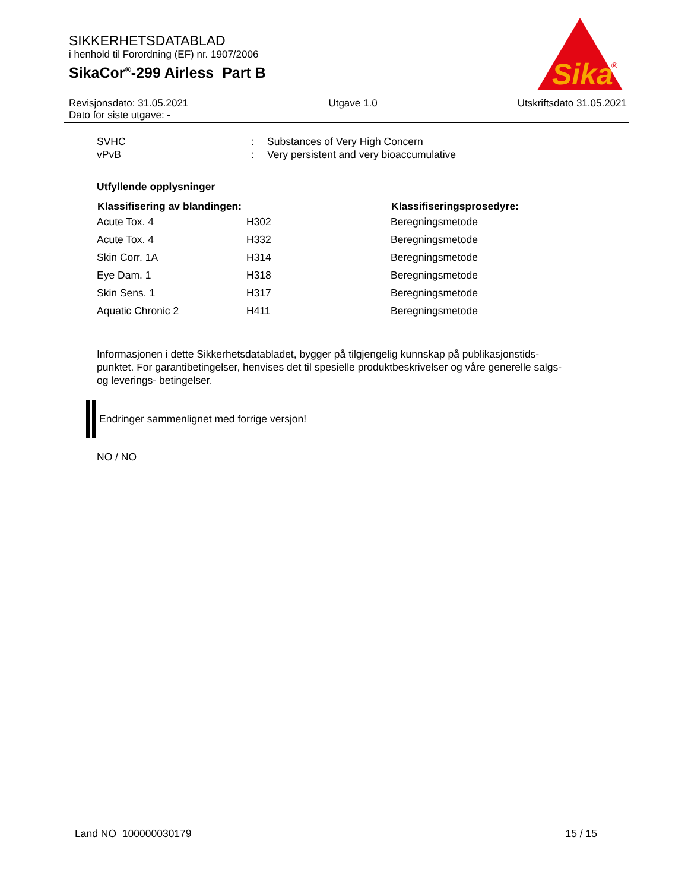SIKKERHETSDATABLAD
i henhold til Forordning (EF) nr. 1907/2006
SikaCor<sup>®</sup>-299 Airless Part B
Sika
®
Revisjonsdato: 31.05.2021 Utgave 1.0 Utskriftsdato 31.05.2021
Dato for siste utgave: -
| SVHC | : | Substances of Very High Concern |
| vPvB | : | Very persistent and very bioaccumulative |
Utfyllende opplysninger
| Klassifisering av blandingen: | | Klassifiseringsprosedyre: |
| --- | --- | --- |
| Acute Tox. 4 | H302 | Beregningsmetode |
| Acute Tox. 4 | H332 | Beregningsmetode |
| Skin Corr. 1A | H314 | Beregningsmetode |
| Eye Dam. 1 | H318 | Beregningsmetode |
| Skin Sens. 1 | H317 | Beregningsmetode |
| Aquatic Chronic 2 | H411 | Beregningsmetode |
Informasjonen i dette Sikkerhetsdatabladet, bygger på tilgjengelig kunnskap på publikasjonstids-punktet. For garantibetingelser, henvises det til spesielle produktbeskrivelser og våre generelle salgs- og leverings- betingelser.
Endringer sammenlignet med forrige versjon!
NO / NO
Land NO 100000030179 15 / 15